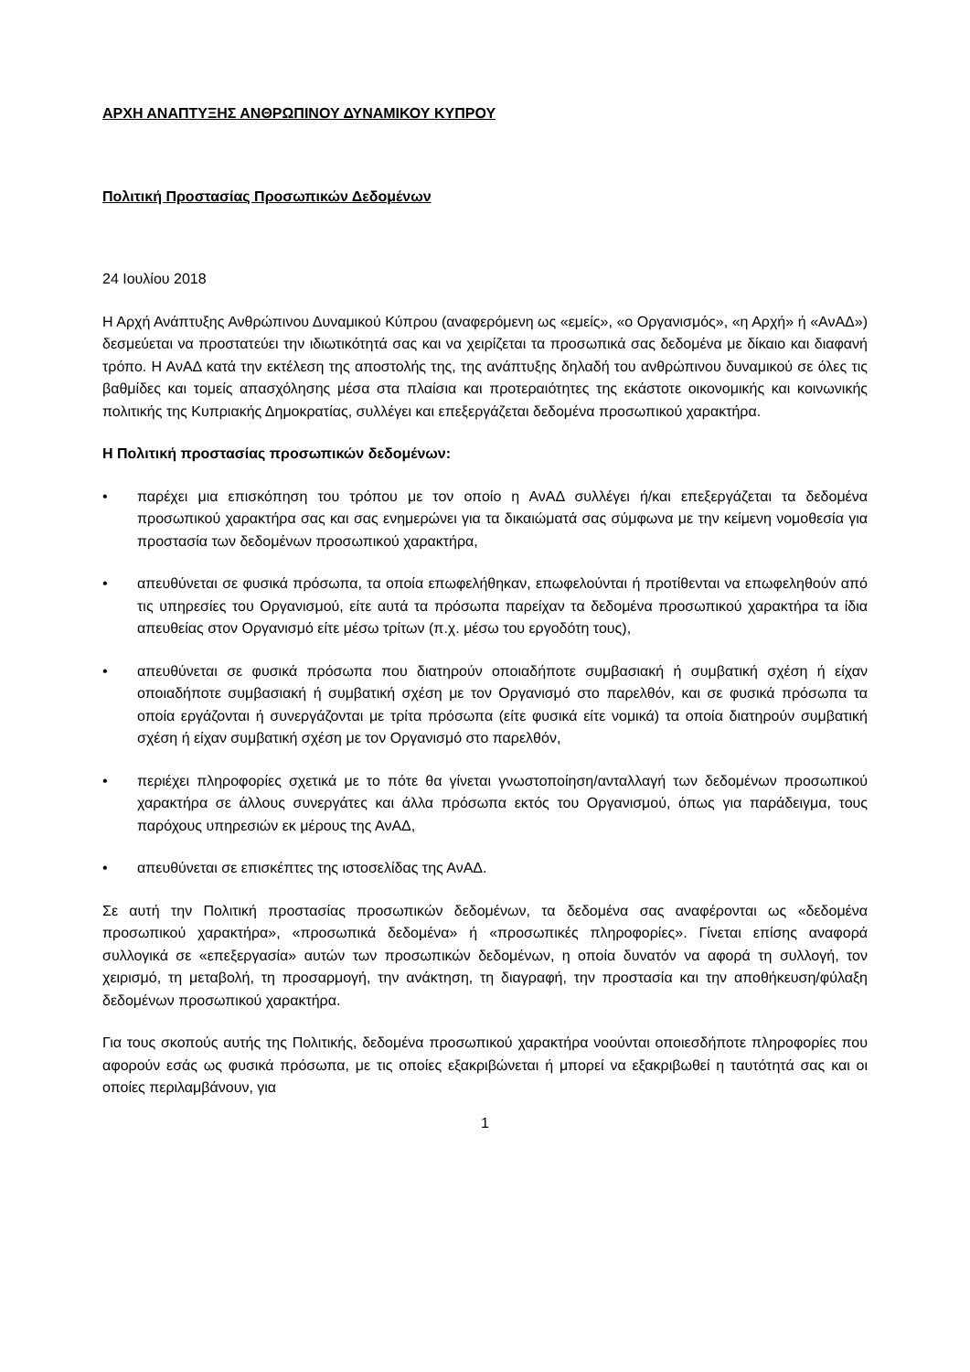ΑΡΧΗ ΑΝΑΠΤΥΞΗΣ ΑΝΘΡΩΠΙΝΟΥ ΔΥΝΑΜΙΚΟΥ ΚΥΠΡΟΥ
Πολιτική Προστασίας Προσωπικών Δεδομένων
24 Ιουλίου 2018
Η Αρχή Ανάπτυξης Ανθρώπινου Δυναμικού Κύπρου (αναφερόμενη ως «εμείς», «ο Οργανισμός», «η Αρχή» ή «ΑνΑΔ») δεσμεύεται να προστατεύει την ιδιωτικότητά σας και να χειρίζεται τα προσωπικά σας δεδομένα με δίκαιο και διαφανή τρόπο. Η ΑνΑΔ κατά την εκτέλεση της αποστολής της, της ανάπτυξης δηλαδή του ανθρώπινου δυναμικού σε όλες τις βαθμίδες και τομείς απασχόλησης μέσα στα πλαίσια και προτεραιότητες της εκάστοτε οικονομικής και κοινωνικής πολιτικής της Κυπριακής Δημοκρατίας, συλλέγει και επεξεργάζεται δεδομένα προσωπικού χαρακτήρα.
Η Πολιτική προστασίας προσωπικών δεδομένων:
• παρέχει μια επισκόπηση του τρόπου με τον οποίο η ΑνΑΔ συλλέγει ή/και επεξεργάζεται τα δεδομένα προσωπικού χαρακτήρα σας και σας ενημερώνει για τα δικαιώματά σας σύμφωνα με την κείμενη νομοθεσία για προστασία των δεδομένων προσωπικού χαρακτήρα,
• απευθύνεται σε φυσικά πρόσωπα, τα οποία επωφελήθηκαν, επωφελούνται ή προτίθενται να επωφεληθούν από τις υπηρεσίες του Οργανισμού, είτε αυτά τα πρόσωπα παρείχαν τα δεδομένα προσωπικού χαρακτήρα τα ίδια απευθείας στον Οργανισμό είτε μέσω τρίτων (π.χ. μέσω του εργοδότη τους),
• απευθύνεται σε φυσικά πρόσωπα που διατηρούν οποιαδήποτε συμβασιακή ή συμβατική σχέση ή είχαν οποιαδήποτε συμβασιακή ή συμβατική σχέση με τον Οργανισμό στο παρελθόν, και σε φυσικά πρόσωπα τα οποία εργάζονται ή συνεργάζονται με τρίτα πρόσωπα (είτε φυσικά είτε νομικά) τα οποία διατηρούν συμβατική σχέση ή είχαν συμβατική σχέση με τον Οργανισμό στο παρελθόν,
• περιέχει πληροφορίες σχετικά με το πότε θα γίνεται γνωστοποίηση/ανταλλαγή των δεδομένων προσωπικού χαρακτήρα σε άλλους συνεργάτες και άλλα πρόσωπα εκτός του Οργανισμού, όπως για παράδειγμα, τους παρόχους υπηρεσιών εκ μέρους της ΑνΑΔ,
• απευθύνεται σε επισκέπτες της ιστοσελίδας της ΑνΑΔ.
Σε αυτή την Πολιτική προστασίας προσωπικών δεδομένων, τα δεδομένα σας αναφέρονται ως «δεδομένα προσωπικού χαρακτήρα», «προσωπικά δεδομένα» ή «προσωπικές πληροφορίες». Γίνεται επίσης αναφορά συλλογικά σε «επεξεργασία» αυτών των προσωπικών δεδομένων, η οποία δυνατόν να αφορά τη συλλογή, τον χειρισμό, τη μεταβολή, τη προσαρμογή, την ανάκτηση, τη διαγραφή, την προστασία και την αποθήκευση/φύλαξη δεδομένων προσωπικού χαρακτήρα.
Για τους σκοπούς αυτής της Πολιτικής, δεδομένα προσωπικού χαρακτήρα νοούνται οποιεσδήποτε πληροφορίες που αφορούν εσάς ως φυσικά πρόσωπα, με τις οποίες εξακριβώνεται ή μπορεί να εξακριβωθεί η ταυτότητά σας και οι οποίες περιλαμβάνουν, για
1